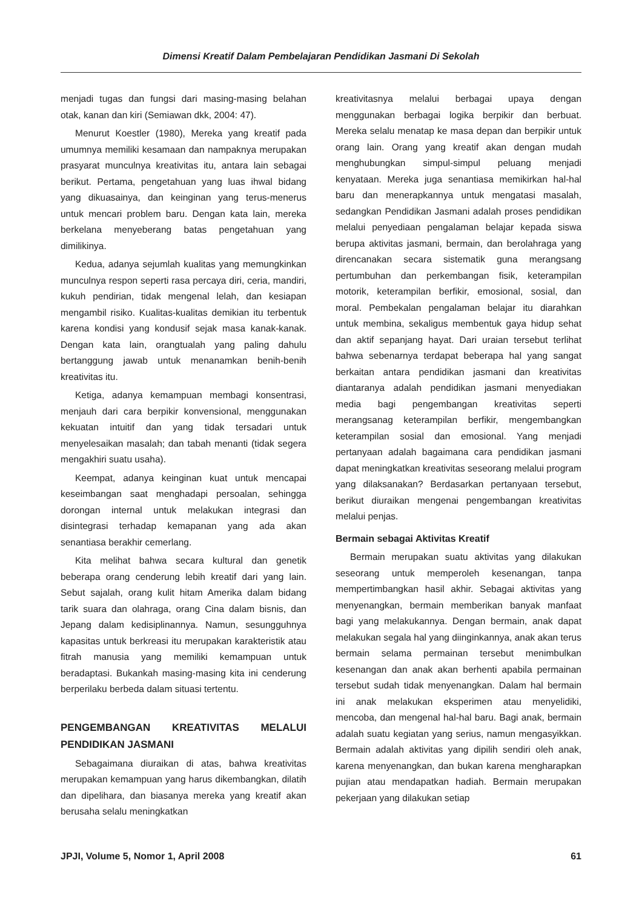Dimensi Kreatif Dalam Pembelajaran Pendidikan Jasmani Di Sekolah
menjadi tugas dan fungsi dari masing-masing belahan otak, kanan dan kiri (Semiawan dkk, 2004: 47).
Menurut Koestler (1980), Mereka yang kreatif pada umumnya memiliki kesamaan dan nampaknya merupakan prasyarat munculnya kreativitas itu, antara lain sebagai berikut. Pertama, pengetahuan yang luas ihwal bidang yang dikuasainya, dan keinginan yang terus-menerus untuk mencari problem baru. Dengan kata lain, mereka berkelana menyeberang batas pengetahuan yang dimilikinya.
Kedua, adanya sejumlah kualitas yang memungkinkan munculnya respon seperti rasa percaya diri, ceria, mandiri, kukuh pendirian, tidak mengenal lelah, dan kesiapan mengambil risiko. Kualitas-kualitas demikian itu terbentuk karena kondisi yang kondusif sejak masa kanak-kanak. Dengan kata lain, orangtualah yang paling dahulu bertanggung jawab untuk menanamkan benih-benih kreativitas itu.
Ketiga, adanya kemampuan membagi konsentrasi, menjauh dari cara berpikir konvensional, menggunakan kekuatan intuitif dan yang tidak tersadari untuk menyelesaikan masalah; dan tabah menanti (tidak segera mengakhiri suatu usaha).
Keempat, adanya keinginan kuat untuk mencapai keseimbangan saat menghadapi persoalan, sehingga dorongan internal untuk melakukan integrasi dan disintegrasi terhadap kemapanan yang ada akan senantiasa berakhir cemerlang.
Kita melihat bahwa secara kultural dan genetik beberapa orang cenderung lebih kreatif dari yang lain. Sebut sajalah, orang kulit hitam Amerika dalam bidang tarik suara dan olahraga, orang Cina dalam bisnis, dan Jepang dalam kedisiplinannya. Namun, sesungguhnya kapasitas untuk berkreasi itu merupakan karakteristik atau fitrah manusia yang memiliki kemampuan untuk beradaptasi. Bukankah masing-masing kita ini cenderung berperilaku berbeda dalam situasi tertentu.
PENGEMBANGAN KREATIVITAS MELALUI PENDIDIKAN JASMANI
Sebagaimana diuraikan di atas, bahwa kreativitas merupakan kemampuan yang harus dikembangkan, dilatih dan dipelihara, dan biasanya mereka yang kreatif akan berusaha selalu meningkatkan
kreativitasnya melalui berbagai upaya dengan menggunakan berbagai logika berpikir dan berbuat. Mereka selalu menatap ke masa depan dan berpikir untuk orang lain. Orang yang kreatif akan dengan mudah menghubungkan simpul-simpul peluang menjadi kenyataan. Mereka juga senantiasa memikirkan hal-hal baru dan menerapkannya untuk mengatasi masalah, sedangkan Pendidikan Jasmani adalah proses pendidikan melalui penyediaan pengalaman belajar kepada siswa berupa aktivitas jasmani, bermain, dan berolahraga yang direncanakan secara sistematik guna merangsang pertumbuhan dan perkembangan fisik, keterampilan motorik, keterampilan berfikir, emosional, sosial, dan moral. Pembekalan pengalaman belajar itu diarahkan untuk membina, sekaligus membentuk gaya hidup sehat dan aktif sepanjang hayat. Dari uraian tersebut terlihat bahwa sebenarnya terdapat beberapa hal yang sangat berkaitan antara pendidikan jasmani dan kreativitas diantaranya adalah pendidikan jasmani menyediakan media bagi pengembangan kreativitas seperti merangsanag keterampilan berfikir, mengembangkan keterampilan sosial dan emosional. Yang menjadi pertanyaan adalah bagaimana cara pendidikan jasmani dapat meningkatkan kreativitas seseorang melalui program yang dilaksanakan? Berdasarkan pertanyaan tersebut, berikut diuraikan mengenai pengembangan kreativitas melalui penjas.
Bermain sebagai Aktivitas Kreatif
Bermain merupakan suatu aktivitas yang dilakukan seseorang untuk memperoleh kesenangan, tanpa mempertimbangkan hasil akhir. Sebagai aktivitas yang menyenangkan, bermain memberikan banyak manfaat bagi yang melakukannya. Dengan bermain, anak dapat melakukan segala hal yang diinginkannya, anak akan terus bermain selama permainan tersebut menimbulkan kesenangan dan anak akan berhenti apabila permainan tersebut sudah tidak menyenangkan. Dalam hal bermain ini anak melakukan eksperimen atau menyelidiki, mencoba, dan mengenal hal-hal baru. Bagi anak, bermain adalah suatu kegiatan yang serius, namun mengasyikkan. Bermain adalah aktivitas yang dipilih sendiri oleh anak, karena menyenangkan, dan bukan karena mengharapkan pujian atau mendapatkan hadiah. Bermain merupakan pekerjaan yang dilakukan setiap
JPJI, Volume 5, Nomor 1, April 2008 61